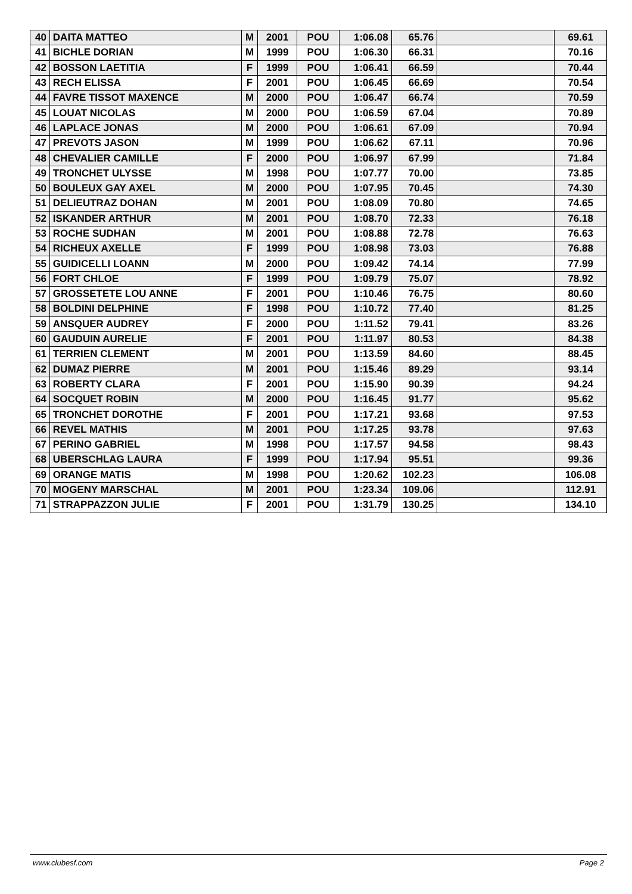| 40 | DAITA MATTEO | M | 2001 | POU | 1:06.08 | 65.76 | | 69.61 |
| 41 | BICHLE DORIAN | M | 1999 | POU | 1:06.30 | 66.31 | | 70.16 |
| 42 | BOSSON LAETITIA | F | 1999 | POU | 1:06.41 | 66.59 | | 70.44 |
| 43 | RECH ELISSA | F | 2001 | POU | 1:06.45 | 66.69 | | 70.54 |
| 44 | FAVRE TISSOT MAXENCE | M | 2000 | POU | 1:06.47 | 66.74 | | 70.59 |
| 45 | LOUAT NICOLAS | M | 2000 | POU | 1:06.59 | 67.04 | | 70.89 |
| 46 | LAPLACE JONAS | M | 2000 | POU | 1:06.61 | 67.09 | | 70.94 |
| 47 | PREVOTS JASON | M | 1999 | POU | 1:06.62 | 67.11 | | 70.96 |
| 48 | CHEVALIER CAMILLE | F | 2000 | POU | 1:06.97 | 67.99 | | 71.84 |
| 49 | TRONCHET ULYSSE | M | 1998 | POU | 1:07.77 | 70.00 | | 73.85 |
| 50 | BOULEUX GAY AXEL | M | 2000 | POU | 1:07.95 | 70.45 | | 74.30 |
| 51 | DELIEUTRAZ DOHAN | M | 2001 | POU | 1:08.09 | 70.80 | | 74.65 |
| 52 | ISKANDER ARTHUR | M | 2001 | POU | 1:08.70 | 72.33 | | 76.18 |
| 53 | ROCHE SUDHAN | M | 2001 | POU | 1:08.88 | 72.78 | | 76.63 |
| 54 | RICHEUX AXELLE | F | 1999 | POU | 1:08.98 | 73.03 | | 76.88 |
| 55 | GUIDICELLI LOANN | M | 2000 | POU | 1:09.42 | 74.14 | | 77.99 |
| 56 | FORT CHLOE | F | 1999 | POU | 1:09.79 | 75.07 | | 78.92 |
| 57 | GROSSETETE LOU ANNE | F | 2001 | POU | 1:10.46 | 76.75 | | 80.60 |
| 58 | BOLDINI DELPHINE | F | 1998 | POU | 1:10.72 | 77.40 | | 81.25 |
| 59 | ANSQUER AUDREY | F | 2000 | POU | 1:11.52 | 79.41 | | 83.26 |
| 60 | GAUDUIN AURELIE | F | 2001 | POU | 1:11.97 | 80.53 | | 84.38 |
| 61 | TERRIEN CLEMENT | M | 2001 | POU | 1:13.59 | 84.60 | | 88.45 |
| 62 | DUMAZ PIERRE | M | 2001 | POU | 1:15.46 | 89.29 | | 93.14 |
| 63 | ROBERTY CLARA | F | 2001 | POU | 1:15.90 | 90.39 | | 94.24 |
| 64 | SOCQUET ROBIN | M | 2000 | POU | 1:16.45 | 91.77 | | 95.62 |
| 65 | TRONCHET DOROTHE | F | 2001 | POU | 1:17.21 | 93.68 | | 97.53 |
| 66 | REVEL MATHIS | M | 2001 | POU | 1:17.25 | 93.78 | | 97.63 |
| 67 | PERINO GABRIEL | M | 1998 | POU | 1:17.57 | 94.58 | | 98.43 |
| 68 | UBERSCHLAG LAURA | F | 1999 | POU | 1:17.94 | 95.51 | | 99.36 |
| 69 | ORANGE MATIS | M | 1998 | POU | 1:20.62 | 102.23 | | 106.08 |
| 70 | MOGENY MARSCHAL | M | 2001 | POU | 1:23.34 | 109.06 | | 112.91 |
| 71 | STRAPPAZZON JULIE | F | 2001 | POU | 1:31.79 | 130.25 | | 134.10 |
www.clubesf.com Page 2